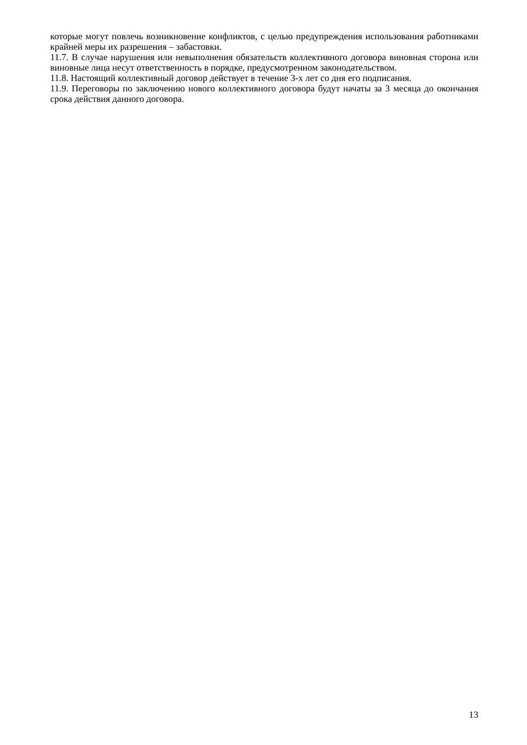которые могут повлечь возникновение конфликтов, с целью предупреждения использования работниками крайней меры их разрешения – забастовки.
11.7. В случае нарушения или невыполнения обязательств коллективного договора виновная сторона или виновные лица несут ответственность в порядке, предусмотренном законодательством.
11.8. Настоящий коллективный договор действует в течение 3-х лет со дня его подписания.
11.9. Переговоры по заключению нового коллективного договора будут начаты за 3 месяца до окончания срока действия данного договора.
13